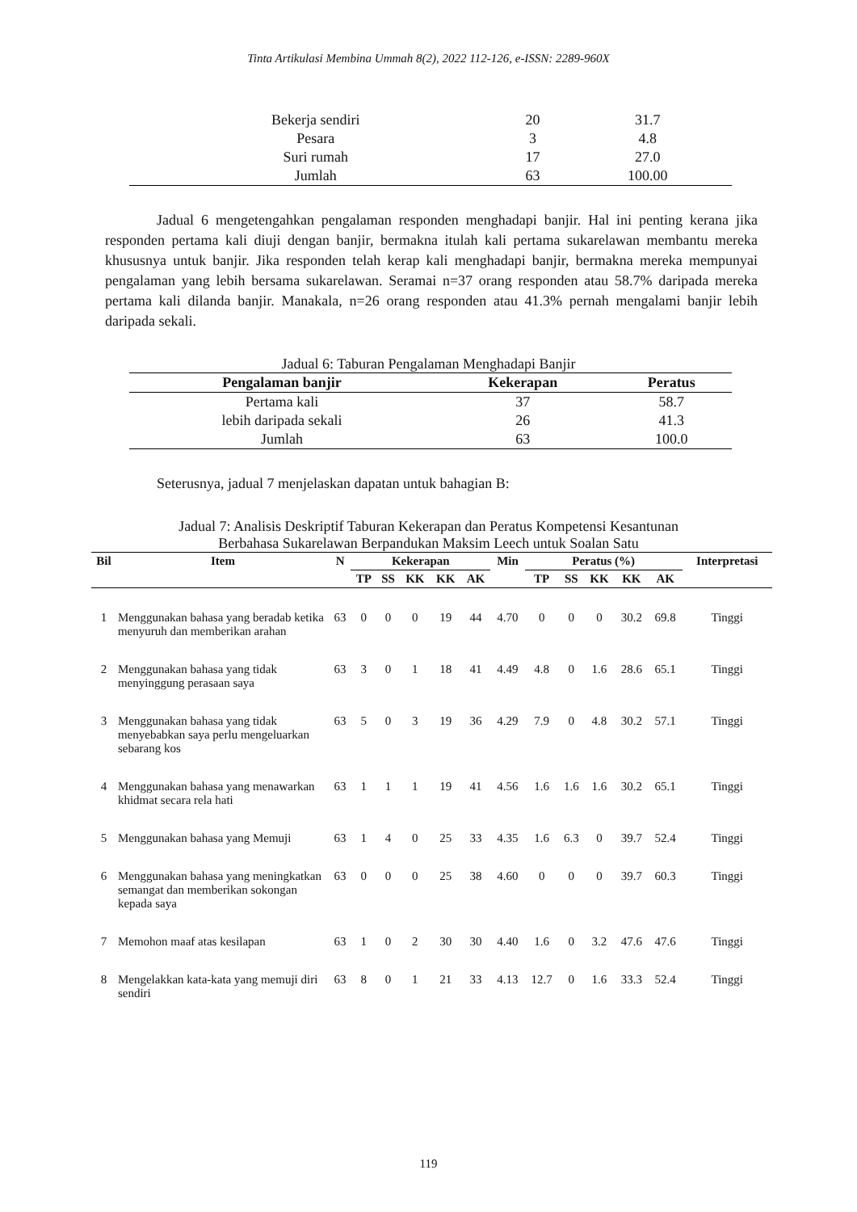Tinta Artikulasi Membina Ummah 8(2), 2022 112-126, e-ISSN: 2289-960X
| Bekerja sendiri | 20 | 31.7 |
| Pesara | 3 | 4.8 |
| Suri rumah | 17 | 27.0 |
| Jumlah | 63 | 100.00 |
Jadual 6 mengetengahkan pengalaman responden menghadapi banjir. Hal ini penting kerana jika responden pertama kali diuji dengan banjir, bermakna itulah kali pertama sukarelawan membantu mereka khususnya untuk banjir. Jika responden telah kerap kali menghadapi banjir, bermakna mereka mempunyai pengalaman yang lebih bersama sukarelawan. Seramai n=37 orang responden atau 58.7% daripada mereka pertama kali dilanda banjir. Manakala, n=26 orang responden atau 41.3% pernah mengalami banjir lebih daripada sekali.
Jadual 6: Taburan Pengalaman Menghadapi Banjir
| Pengalaman banjir | Kekerapan | Peratus |
| Pertama kali | 37 | 58.7 |
| lebih daripada sekali | 26 | 41.3 |
| Jumlah | 63 | 100.0 |
Seterusnya, jadual 7 menjelaskan dapatan untuk bahagian B:
Jadual 7: Analisis Deskriptif Taburan Kekerapan dan Peratus Kompetensi Kesantunan
Berbahasa Sukarelawan Berpandukan Maksim Leech untuk Soalan Satu
| Bil | Item | N | Kekerapan | | | | | Min | Peratus (%) | | | | | Interpretasi |
| --- | --- | --- | --- | --- | --- | --- | --- | --- | --- | --- | --- | --- | --- | --- |
| | | | TP | SS | KK | KK | AK | | TP | SS | KK | KK | AK | |
| 1 | Menggunakan bahasa yang beradab ketika menyuruh dan memberikan arahan | 63 | 0 | 0 | 0 | 19 | 44 | 4.70 | 0 | 0 | 0 | 30.2 | 69.8 | Tinggi |
| 2 | Menggunakan bahasa yang tidak menyinggung perasaan saya | 63 | 3 | 0 | 1 | 18 | 41 | 4.49 | 4.8 | 0 | 1.6 | 28.6 | 65.1 | Tinggi |
| 3 | Menggunakan bahasa yang tidak menyebabkan saya perlu mengeluarkan sebarang kos | 63 | 5 | 0 | 3 | 19 | 36 | 4.29 | 7.9 | 0 | 4.8 | 30.2 | 57.1 | Tinggi |
| 4 | Menggunakan bahasa yang menawarkan khidmat secara rela hati | 63 | 1 | 1 | 1 | 19 | 41 | 4.56 | 1.6 | 1.6 | 1.6 | 30.2 | 65.1 | Tinggi |
| 5 | Menggunakan bahasa yang Memuji | 63 | 1 | 4 | 0 | 25 | 33 | 4.35 | 1.6 | 6.3 | 0 | 39.7 | 52.4 | Tinggi |
| 6 | Menggunakan bahasa yang meningkatkan semangat dan memberikan sokongan kepada saya | 63 | 0 | 0 | 0 | 25 | 38 | 4.60 | 0 | 0 | 0 | 39.7 | 60.3 | Tinggi |
| 7 | Memohon maaf atas kesilapan | 63 | 1 | 0 | 2 | 30 | 30 | 4.40 | 1.6 | 0 | 3.2 | 47.6 | 47.6 | Tinggi |
| 8 | Mengelakkan kata-kata yang memuji diri sendiri | 63 | 8 | 0 | 1 | 21 | 33 | 4.13 | 12.7 | 0 | 1.6 | 33.3 | 52.4 | Tinggi |
119